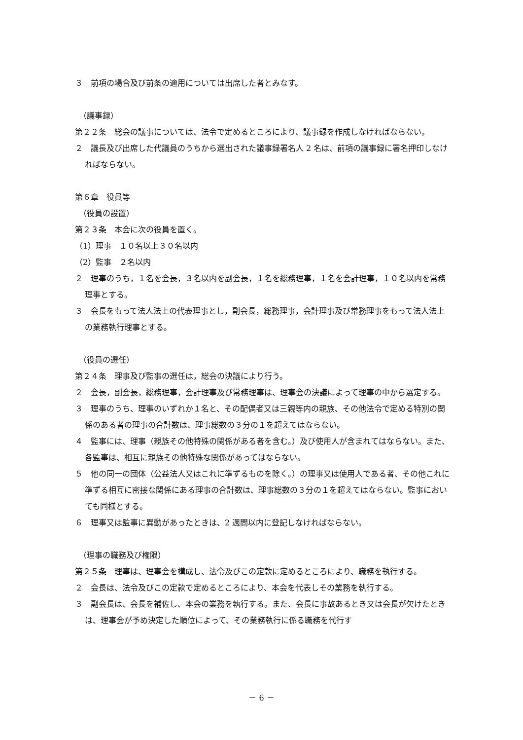３　前項の場合及び前条の適用については出席した者とみなす。
（議事録）
第２２条　総会の議事については、法令で定めるところにより、議事録を作成しなければならない。
２　議長及び出席した代議員のうちから選出された議事録署名人 2 名は、前項の議事録に署名押印しなければならない。
第６章　役員等
（役員の設置）
第２３条　本会に次の役員を置く。
（1）理事　１０名以上３０名以内
（2）監事　２名以内
２　理事のうち，１名を会長，３名以内を副会長，１名を総務理事，１名を会計理事，１０名以内を常務理事とする。
３　会長をもって法人法上の代表理事とし，副会長，総務理事，会計理事及び常務理事をもって法人法上の業務執行理事とする。
（役員の選任）
第２４条　理事及び監事の選任は，総会の決議により行う。
２　会長，副会長，総務理事，会計理事及び常務理事は、理事会の決議によって理事の中から選定する。
３　理事のうち、理事のいずれか１名と、その配偶者又は三親等内の親族、その他法令で定める特別の関係のある者の理事の合計数は、理事総数の３分の１を超えてはならない。
４　監事には、理事（親族その他特殊の関係がある者を含む。）及び使用人が含まれてはならない。また、各監事は、相互に親族その他特殊な関係があってはならない。
５　他の同一の団体（公益法人又はこれに準ずるものを除く。）の理事又は使用人である者、その他これに準ずる相互に密接な関係にある理事の合計数は、理事総数の３分の１を超えてはならない。監事においても同様とする。
６　理事又は監事に異動があったときは、2 週間以内に登記しなければならない。
（理事の職務及び権限）
第２５条　理事は、理事会を構成し、法令及びこの定款に定めるところにより、職務を執行する。
２　会長は、法令及びこの定款で定めるところにより、本会を代表しその業務を執行する。
３　副会長は、会長を補佐し、本会の業務を執行する。また、会長に事故あるとき又は会長が欠けたときは、理事会が予め決定した順位によって、その業務執行に係る職務を代行す
－ 6 －